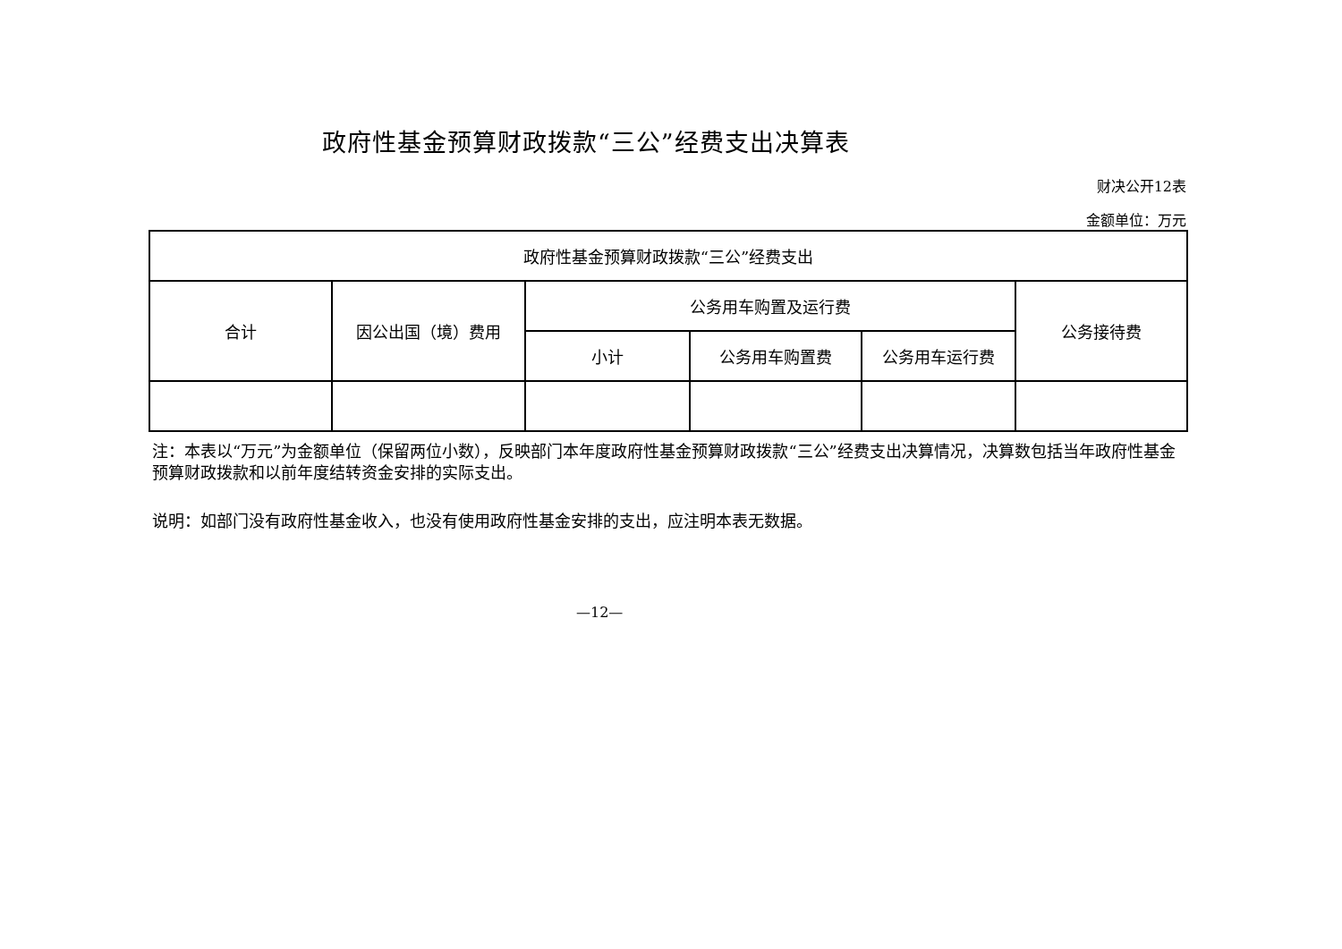政府性基金预算财政拨款“三公”经费支出决算表
财决公开12表
金额单位：万元
| 政府性基金预算财政拨款“三公”经费支出 | | | | | |
| 合计 | 因公出国（境）费用 | 公务用车购置及运行费 | | | 公务接待费 |
| | | 小计 | 公务用车购置费 | 公务用车运行费 | |
注：本表以“万元”为金额单位（保留两位小数），反映部门本年度政府性基金预算财政拨款“三公”经费支出决算情况，决算数包括当年政府性基金预算财政拨款和以前年度结转资金安排的实际支出。
说明：如部门没有政府性基金收入，也没有使用政府性基金安排的支出，应注明本表无数据。
—12—